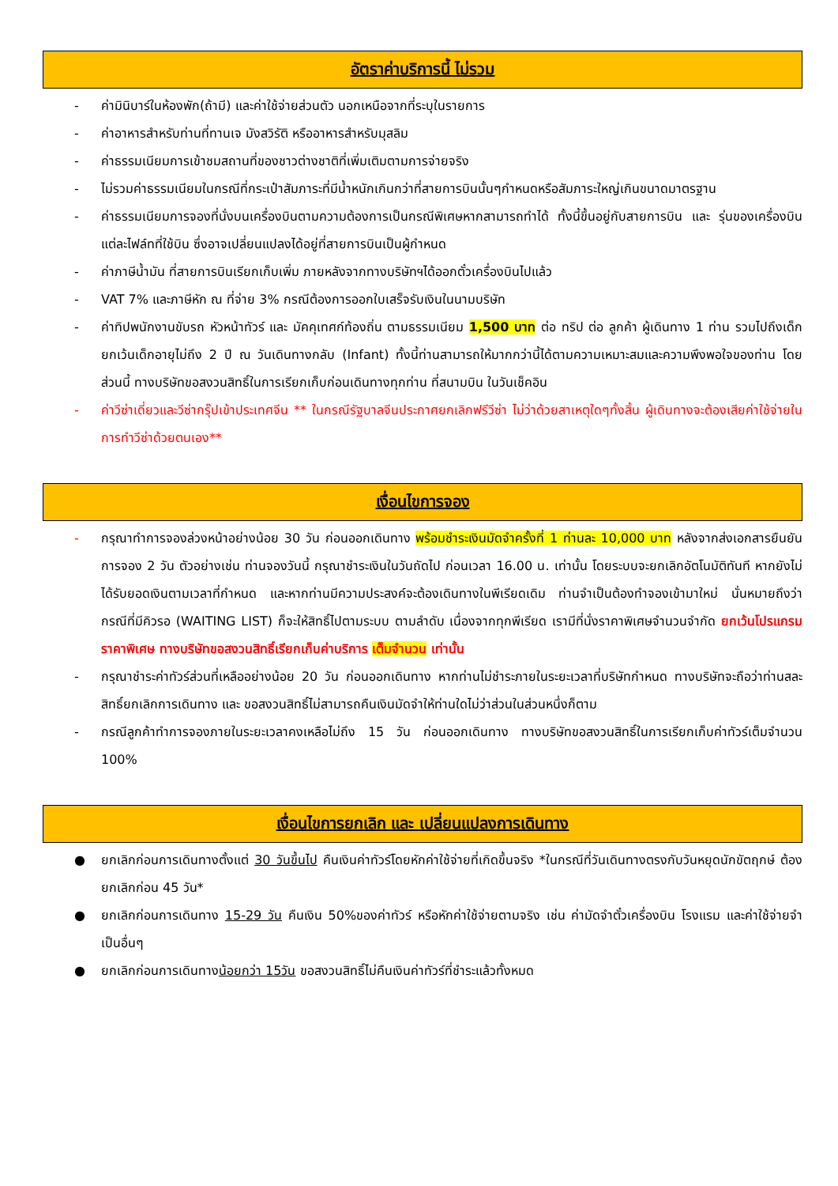อัตราค่าบริการนี้ ไม่รวม
- ค่ามินิบาร์ในห้องพัก(ถ้ามี) และค่าใช้จ่ายส่วนตัว นอกเหนือจากที่ระบุในรายการ
- ค่าอาหารสำหรับท่านที่ทานเจ มังสวิรัติ หรืออาหารสำหรับมุสลิม
- ค่าธรรมเนียมการเข้าชมสถานที่ของชาวต่างชาติที่เพิ่มเติมตามการจ่ายจริง
- ไม่รวมค่าธรรมเนียมในกรณีที่กระเป๋าสัมภาระที่มีน้ำหนักเกินกว่าที่สายการบินนั้นๆกำหนดหรือสัมภาระใหญ่เกินขนาดมาตรฐาน
- ค่าธรรมเนียมการจองที่นั่งบนเครื่องบินตามความต้องการเป็นกรณีพิเศษหากสามารถทำได้ ทั้งนี้ขึ้นอยู่กับสายการบิน และ รุ่นของเครื่องบินแต่ละไฟล์ทที่ใช้บิน ซึ่งอาจเปลี่ยนแปลงได้อยู่ที่สายการบินเป็นผู้กำหนด
- ค่าภาษีน้ำมัน ที่สายการบินเรียกเก็บเพิ่ม ภายหลังจากทางบริษัทฯได้ออกตั๋วเครื่องบินไปแล้ว
- VAT 7% และภาษีหัก ณ ที่จ่าย 3% กรณีต้องการออกใบเสร็จรับเงินในนามบริษัท
- ค่าทิปพนักงานขับรถ หัวหน้าทัวร์ และ มัคคุเทศก์ท้องถิ่น ตามธรรมเนียม 1,500 บาท ต่อ ทริป ต่อ ลูกค้า ผู้เดินทาง 1 ท่าน รวมไปถึงเด็ก ยกเว้นเด็กอายุไม่ถึง 2 ปี ณ วันเดินทางกลับ (Infant) ทั้งนี้ท่านสามารถให้มากกว่านี้ได้ตามความเหมาะสมและความพึงพอใจของท่าน โดยส่วนนี้ ทางบริษัทขอสงวนสิทธิ์ในการเรียกเก็บก่อนเดินทางทุกท่าน ที่สนามบิน ในวันเช็คอิน
- ค่าวีซ่าเดี่ยวและวีซ่ากรุ๊ปเข้าประเทศจีน ** ในกรณีรัฐบาลจีนประกาศยกเลิกฟรีวีซ่า ไม่ว่าด้วยสาเหตุใดๆทั้งสิ้น ผู้เดินทางจะต้องเสียค่าใช้จ่ายในการทำวีซ่าด้วยตนเอง**
เงื่อนไขการจอง
- กรุณาทำการจองล่วงหน้าอย่างน้อย 30 วัน ก่อนออกเดินทาง พร้อมชำระเงินมัดจำครั้งที่ 1 ท่านละ 10,000 บาท หลังจากส่งเอกสารยืนยันการจอง 2 วัน ตัวอย่างเช่น ท่านจองวันนี้ กรุณาชำระเงินในวันถัดไป ก่อนเวลา 16.00 น. เท่านั้น โดยระบบจะยกเลิกอัตโนมัติทันที หากยังไม่ได้รับยอดเงินตามเวลาที่กำหนด และหากท่านมีความประสงค์จะต้องเดินทางในพีเรียดเดิม ท่านจำเป็นต้องทำจองเข้ามาใหม่ นั่นหมายถึงว่า กรณีที่มีคิวรอ (WAITING LIST) ก็จะให้สิทธิ์ไปตามระบบ ตามลำดับ เนื่องจากทุกพีเรียด เรามีที่นั่งราคาพิเศษจำนวนจำกัด ยกเว้นโปรแกรมราคาพิเศษ ทางบริษัทขอสงวนสิทธิ์เรียกเก็บค่าบริการ เต็มจำนวน เท่านั้น
- กรุณาชำระค่าทัวร์ส่วนที่เหลืออย่างน้อย 20 วัน ก่อนออกเดินทาง หากท่านไม่ชำระภายในระยะเวลาที่บริษัทกำหนด ทางบริษัทจะถือว่าท่านสละสิทธิ์ยกเลิกการเดินทาง และ ขอสงวนสิทธิ์ไม่สามารถคืนเงินมัดจำให้ท่านใดไม่ว่าส่วนในส่วนหนึ่งก็ตาม
- กรณีลูกค้าทำการจองภายในระยะเวลาคงเหลือไม่ถึง 15 วัน ก่อนออกเดินทาง ทางบริษัทขอสงวนสิทธิ์ในการเรียกเก็บค่าทัวร์เต็มจำนวน 100%
เงื่อนไขการยกเลิก และ เปลี่ยนแปลงการเดินทาง
● ยกเลิกก่อนการเดินทางตั้งแต่ 30 วันขึ้นไป คืนเงินค่าทัวร์โดยหักค่าใช้จ่ายที่เกิดขึ้นจริง *ในกรณีที่วันเดินทางตรงกับวันหยุดนักขัตฤกษ์ ต้องยกเลิกก่อน 45 วัน*
● ยกเลิกก่อนการเดินทาง 15-29 วัน คืนเงิน 50%ของค่าทัวร์ หรือหักค่าใช้จ่ายตามจริง เช่น ค่ามัดจำตั๋วเครื่องบิน โรงแรม และค่าใช้จ่ายจำเป็นอื่นๆ
● ยกเลิกก่อนการเดินทางน้อยกว่า 15วัน ขอสงวนสิทธิ์ไม่คืนเงินค่าทัวร์ที่ชำระแล้วทั้งหมด